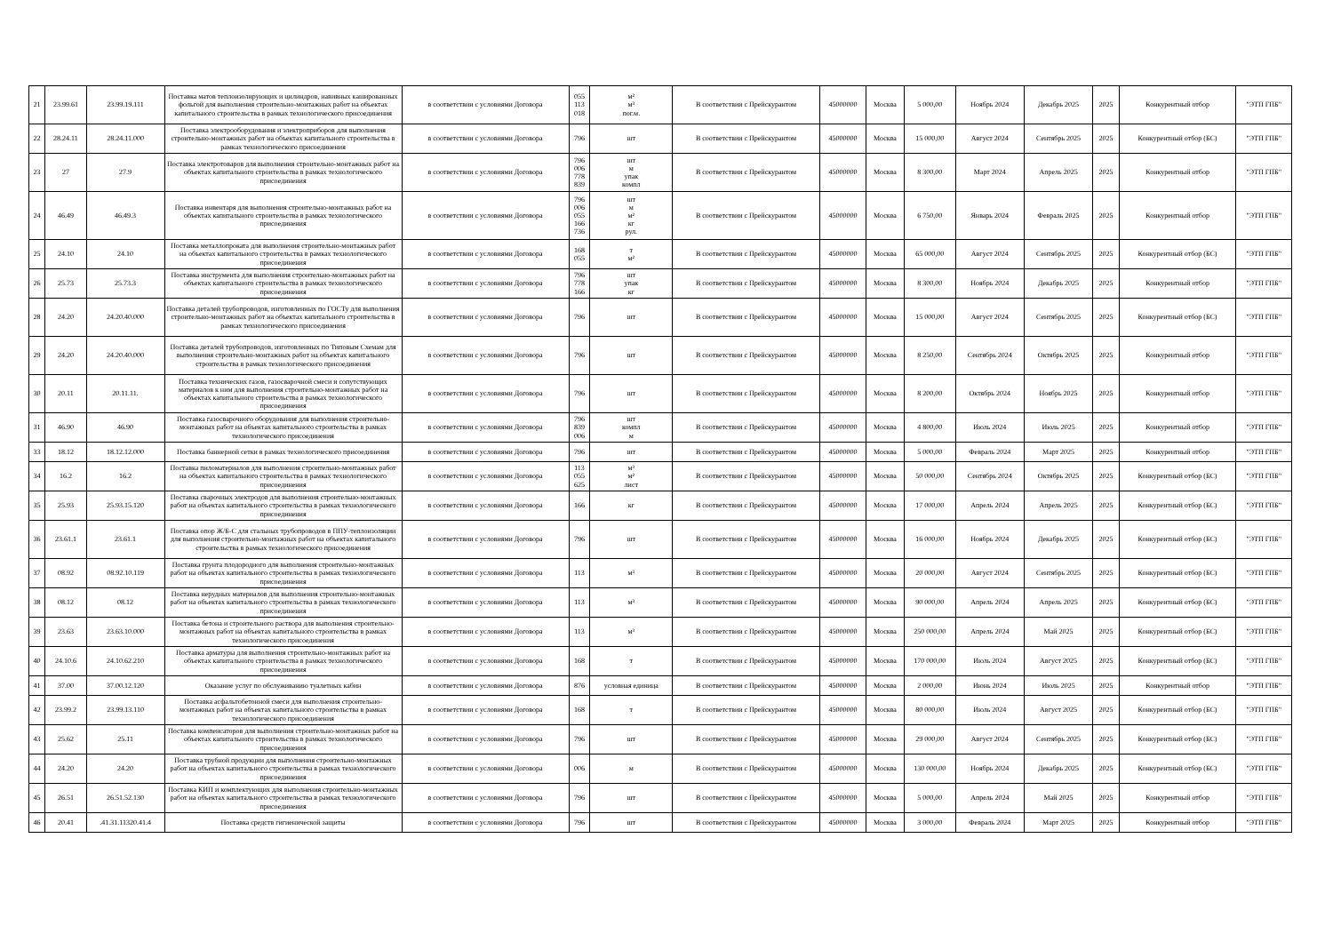| 21 | 23.99.61 | 23.99.19.111 | Поставка матов теплоизолирующих и цилиндров, навивных кашированных фольгой для выполнения строительно-монтажных работ на объектах капитального строительства в рамках технологического присоединения | в соответствии с условиями Договора | 055 113 018 | м² м³ пог.м. | В соответствии с Прейскурантом | 45000000 | Москва | 5 000,00 | Ноябрь 2024 | Декабрь 2025 | 2025 | Конкурентный отбор | "ЭТП ГПБ" |
| 22 | 28.24.11 | 28.24.11.000 | Поставка электрооборудования и электроприборов для выполнения строительно-монтажных работ на объектах капитального строительства в рамках технологического присоединения | в соответствии с условиями Договора | 796 | шт | В соответствии с Прейскурантом | 45000000 | Москва | 15 000,00 | Август 2024 | Сентябрь 2025 | 2025 | Конкурентный отбор (БС) | "ЭТП ГПБ" |
| 23 | 27 | 27.9 | Поставка электротоваров для выполнения строительно-монтажных работ на объектах капитального строительства в рамках технологического присоединения | в соответствии с условиями Договора | 796 006 778 839 | шт м упак компл | В соответствии с Прейскурантом | 45000000 | Москва | 8 300,00 | Март 2024 | Апрель 2025 | 2025 | Конкурентный отбор | "ЭТП ГПБ" |
| 24 | 46.49 | 46.49.3 | Поставка инвентаря для выполнения строительно-монтажных работ на объектах капитального строительства в рамках технологического присоединения | в соответствии с условиями Договора | 796 006 055 166 736 | шт м м² кг рул. | В соответствии с Прейскурантом | 45000000 | Москва | 6 750,00 | Январь 2024 | Февраль 2025 | 2025 | Конкурентный отбор | "ЭТП ГПБ" |
| 25 | 24.10 | 24.10 | Поставка металлопроката для выполнения строительно-монтажных работ на объектах капитального строительства в рамках технологического присоединения | в соответствии с условиями Договора | 168 055 | т м² | В соответствии с Прейскурантом | 45000000 | Москва | 65 000,00 | Август 2024 | Сентябрь 2025 | 2025 | Конкурентный отбор (БС) | "ЭТП ГПБ" |
| 26 | 25.73 | 25.73.3 | Поставка инструмента для выполнения строительно-монтажных работ на объектах капитального строительства в рамках технологического присоединения | в соответствии с условиями Договора | 796 778 166 | шт упак кг | В соответствии с Прейскурантом | 45000000 | Москва | 8 300,00 | Ноябрь 2024 | Декабрь 2025 | 2025 | Конкурентный отбор | "ЭТП ГПБ" |
| 28 | 24.20 | 24.20.40.000 | Поставка деталей трубопроводов, изготовленных по ГОСТу для выполнения строительно-монтажных работ на объектах капитального строительства в рамках технологического присоединения | в соответствии с условиями Договора | 796 | шт | В соответствии с Прейскурантом | 45000000 | Москва | 15 000,00 | Август 2024 | Сентябрь 2025 | 2025 | Конкурентный отбор (БС) | "ЭТП ГПБ" |
| 29 | 24.20 | 24.20.40.000 | Поставка деталей трубопроводов, изготовленных по Типовым Схемам для выполнения строительно-монтажных работ на объектах капитального строительства в рамках технологического присоединения | в соответствии с условиями Договора | 796 | шт | В соответствии с Прейскурантом | 45000000 | Москва | 8 250,00 | Сентябрь 2024 | Октябрь 2025 | 2025 | Конкурентный отбор | "ЭТП ГПБ" |
| 30 | 20.11 | 20.11.11. | Поставка технических газов, газосварочной смеси и сопутствующих материалов к ним для выполнения строительно-монтажных работ на объектах капитального строительства в рамках технологического присоединения | в соответствии с условиями Договора | 796 | шт | В соответствии с Прейскурантом | 45000000 | Москва | 8 200,00 | Октябрь 2024 | Ноябрь 2025 | 2025 | Конкурентный отбор | "ЭТП ГПБ" |
| 31 | 46.90 | 46.90 | Поставка газосварочного оборудования для выполнения строительно-монтажных работ на объектах капитального строительства в рамках технологического присоединения | в соответствии с условиями Договора | 796 839 006 | шт компл м | В соответствии с Прейскурантом | 45000000 | Москва | 4 800,00 | Июль 2024 | Июль 2025 | 2025 | Конкурентный отбор | "ЭТП ГПБ" |
| 33 | 18.12 | 18.12.12.000 | Поставка баннерной сетки в рамках технологического присоединения | в соответствии с условиями Договора | 796 | шт | В соответствии с Прейскурантом | 45000000 | Москва | 5 000,00 | Февраль 2024 | Март 2025 | 2025 | Конкурентный отбор | "ЭТП ГПБ" |
| 34 | 16.2 | 16.2 | Поставка пиломатериалов для выполнения строительно-монтажных работ на объектах капитального строительства в рамках технологического присоединения | в соответствии с условиями Договора | 113 055 625 | м³ м² лист | В соответствии с Прейскурантом | 45000000 | Москва | 50 000,00 | Сентябрь 2024 | Октябрь 2025 | 2025 | Конкурентный отбор (БС) | "ЭТП ГПБ" |
| 35 | 25.93 | 25.93.15.120 | Поставка сварочных электродов для выполнения строительно-монтажных работ на объектах капитального строительства в рамках технологического присоединения | в соответствии с условиями Договора | 166 | кг | В соответствии с Прейскурантом | 45000000 | Москва | 17 000,00 | Апрель 2024 | Апрель 2025 | 2025 | Конкурентный отбор (БС) | "ЭТП ГПБ" |
| 36 | 23.61.1 | 23.61.1 | Поставка опор Ж/Б-С для стальных трубопроводов в ППУ-теплоизоляции для выполнения строительно-монтажных работ на объектах капитального строительства в рамках технологического присоединения | в соответствии с условиями Договора | 796 | шт | В соответствии с Прейскурантом | 45000000 | Москва | 16 000,00 | Ноябрь 2024 | Декабрь 2025 | 2025 | Конкурентный отбор (БС) | "ЭТП ГПБ" |
| 37 | 08.92 | 08.92.10.119 | Поставка грунта плодородного для выполнения строительно-монтажных работ на объектах капитального строительства в рамках технологического присоединения | в соответствии с условиями Договора | 113 | м³ | В соответствии с Прейскурантом | 45000000 | Москва | 20 000,00 | Август 2024 | Сентябрь 2025 | 2025 | Конкурентный отбор (БС) | "ЭТП ГПБ" |
| 38 | 08.12 | 08.12 | Поставка нерудных материалов для выполнения строительно-монтажных работ на объектах капитального строительства в рамках технологического присоединения | в соответствии с условиями Договора | 113 | м³ | В соответствии с Прейскурантом | 45000000 | Москва | 90 000,00 | Апрель 2024 | Апрель 2025 | 2025 | Конкурентный отбор (БС) | "ЭТП ГПБ" |
| 39 | 23.63 | 23.63.10.000 | Поставка бетона и строительного раствора для выполнения строительно-монтажных работ на объектах капитального строительства в рамках технологического присоединения | в соответствии с условиями Договора | 113 | м³ | В соответствии с Прейскурантом | 45000000 | Москва | 250 000,00 | Апрель 2024 | Май 2025 | 2025 | Конкурентный отбор (БС) | "ЭТП ГПБ" |
| 40 | 24.10.6 | 24.10.62.210 | Поставка арматуры для выполнения строительно-монтажных работ на объектах капитального строительства в рамках технологического присоединения | в соответствии с условиями Договора | 168 | т | В соответствии с Прейскурантом | 45000000 | Москва | 170 000,00 | Июль 2024 | Август 2025 | 2025 | Конкурентный отбор (БС) | "ЭТП ГПБ" |
| 41 | 37.00 | 37.00.12.120 | Оказание услуг по обслуживанию туалетных кабин | в соответствии с условиями Договора | 876 | условная единица | В соответствии с Прейскурантом | 45000000 | Москва | 2 000,00 | Июнь 2024 | Июль 2025 | 2025 | Конкурентный отбор | "ЭТП ГПБ" |
| 42 | 23.99.2 | 23.99.13.110 | Поставка асфальтобетонной смеси для выполнения строительно-монтажных работ на объектах капитального строительства в рамках технологического присоединения | в соответствии с условиями Договора | 168 | т | В соответствии с Прейскурантом | 45000000 | Москва | 80 000,00 | Июль 2024 | Август 2025 | 2025 | Конкурентный отбор (БС) | "ЭТП ГПБ" |
| 43 | 25.62 | 25.11 | Поставка компенсаторов для выполнения строительно-монтажных работ на объектах капитального строительства в рамках технологического присоединения | в соответствии с условиями Договора | 796 | шт | В соответствии с Прейскурантом | 45000000 | Москва | 29 000,00 | Август 2024 | Сентябрь 2025 | 2025 | Конкурентный отбор (БС) | "ЭТП ГПБ" |
| 44 | 24.20 | 24.20 | Поставка трубной продукции для выполнения строительно-монтажных работ на объектах капитального строительства в рамках технологического присоединения | в соответствии с условиями Договора | 006 | м | В соответствии с Прейскурантом | 45000000 | Москва | 130 000,00 | Ноябрь 2024 | Декабрь 2025 | 2025 | Конкурентный отбор (БС) | "ЭТП ГПБ" |
| 45 | 26.51 | 26.51.52.130 | Поставка КИП и комплектующих для выполнения строительно-монтажных работ на объектах капитального строительства в рамках технологического присоединения | в соответствии с условиями Договора | 796 | шт | В соответствии с Прейскурантом | 45000000 | Москва | 5 000,00 | Апрель 2024 | Май 2025 | 2025 | Конкурентный отбор | "ЭТП ГПБ" |
| 46 | 20.41 | .41.31.11320.41.4 | Поставка средств гигиенической защиты | в соответствии с условиями Договора | 796 | шт | В соответствии с Прейскурантом | 45000000 | Москва | 3 000,00 | Февраль 2024 | Март 2025 | 2025 | Конкурентный отбор | "ЭТП ГПБ" |